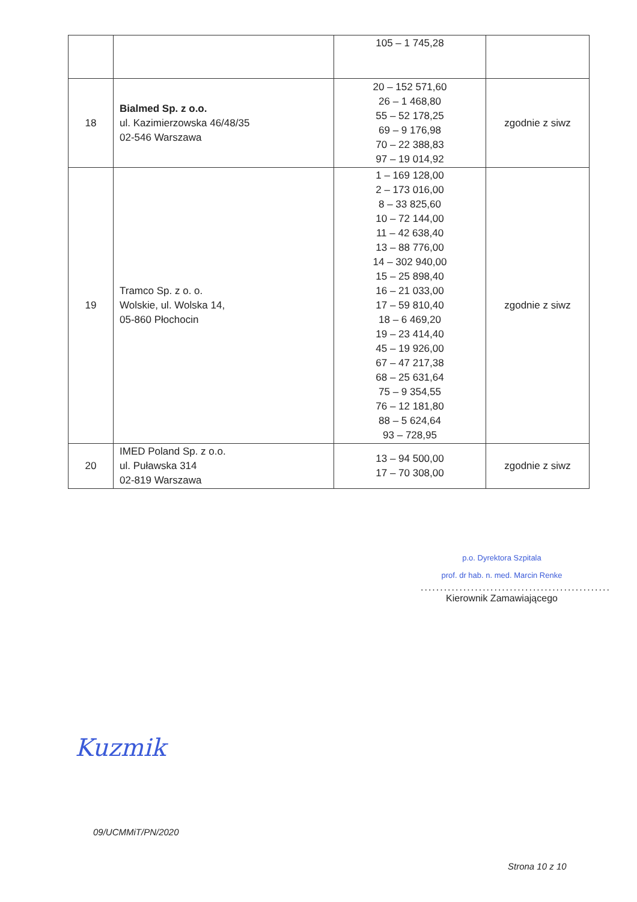| | | 105 – 1 745,28 | |
| 18 | Bialmed Sp. z o.o. ul. Kazimierzowska 46/48/35 02-546 Warszawa | 20 – 152 571,60 26 – 1 468,80 55 – 52 178,25 69 – 9 176,98 70 – 22 388,83 97 – 19 014,92 | zgodnie z siwz |
| 19 | Tramco Sp. z o. o. Wolskie, ul. Wolska 14, 05-860 Płochocin | 1 – 169 128,00 2 – 173 016,00 8 – 33 825,60 10 – 72 144,00 11 – 42 638,40 13 – 88 776,00 14 – 302 940,00 15 – 25 898,40 16 – 21 033,00 17 – 59 810,40 18 – 6 469,20 19 – 23 414,40 45 – 19 926,00 67 – 47 217,38 68 – 25 631,64 75 – 9 354,55 76 – 12 181,80 88 – 5 624,64 93 – 728,95 | zgodnie z siwz |
| 20 | IMED Poland Sp. z o.o. ul. Puławska 314 02-819 Warszawa | 13 – 94 500,00 17 – 70 308,00 | zgodnie z siwz |
p.o. Dyrektora Szpitala
prof. dr hab. n. med. Marcin Renke
.................................................
Kierownik Zamawiającego
Kuzmik
09/UCMMiT/PN/2020
Strona 10 z 10